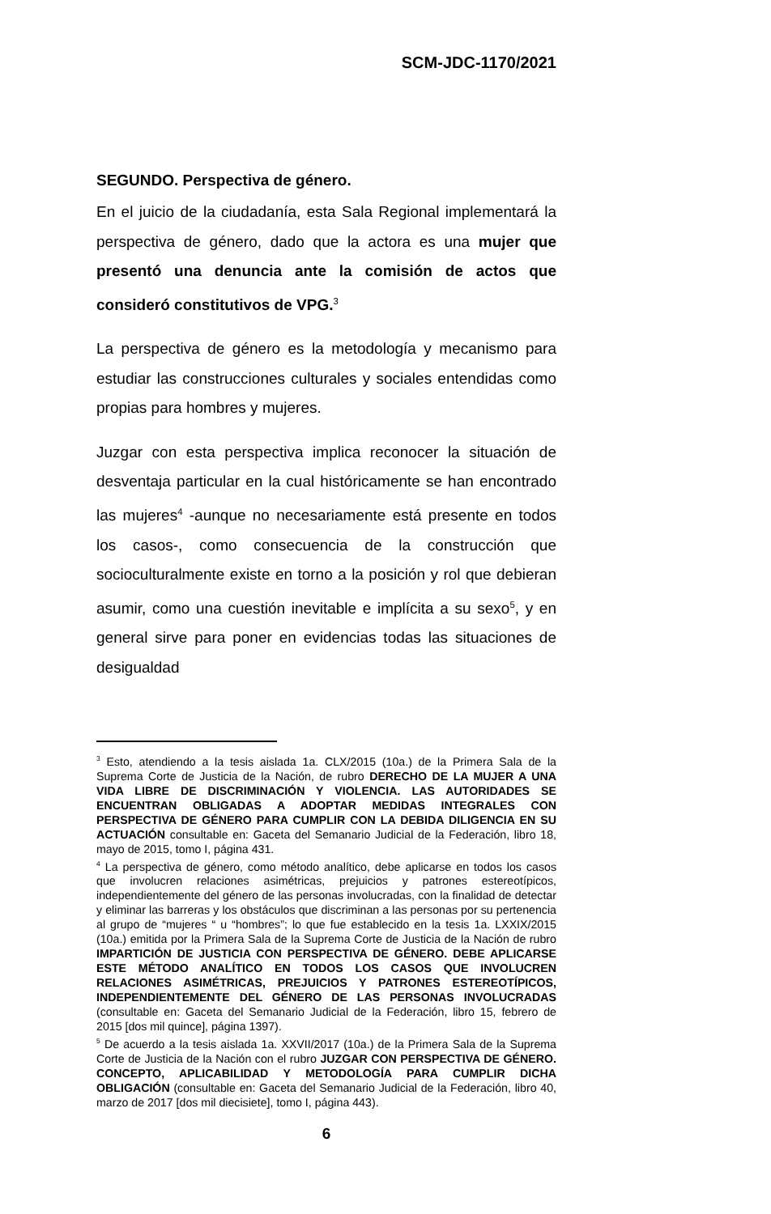SCM-JDC-1170/2021
SEGUNDO. Perspectiva de género.
En el juicio de la ciudadanía, esta Sala Regional implementará la perspectiva de género, dado que la actora es una mujer que presentó una denuncia ante la comisión de actos que consideró constitutivos de VPG.<sup>3</sup>
La perspectiva de género es la metodología y mecanismo para estudiar las construcciones culturales y sociales entendidas como propias para hombres y mujeres.
Juzgar con esta perspectiva implica reconocer la situación de desventaja particular en la cual históricamente se han encontrado las mujeres<sup>4</sup> -aunque no necesariamente está presente en todos los casos-, como consecuencia de la construcción que socioculturalmente existe en torno a la posición y rol que debieran asumir, como una cuestión inevitable e implícita a su sexo<sup>5</sup>, y en general sirve para poner en evidencias todas las situaciones de desigualdad
<sup>3</sup> Esto, atendiendo a la tesis aislada 1a. CLX/2015 (10a.) de la Primera Sala de la Suprema Corte de Justicia de la Nación, de rubro DERECHO DE LA MUJER A UNA VIDA LIBRE DE DISCRIMINACIÓN Y VIOLENCIA. LAS AUTORIDADES SE ENCUENTRAN OBLIGADAS A ADOPTAR MEDIDAS INTEGRALES CON PERSPECTIVA DE GÉNERO PARA CUMPLIR CON LA DEBIDA DILIGENCIA EN SU ACTUACIÓN consultable en: Gaceta del Semanario Judicial de la Federación, libro 18, mayo de 2015, tomo I, página 431.
<sup>4</sup> La perspectiva de género, como método analítico, debe aplicarse en todos los casos que involucren relaciones asimétricas, prejuicios y patrones estereotípicos, independientemente del género de las personas involucradas, con la finalidad de detectar y eliminar las barreras y los obstáculos que discriminan a las personas por su pertenencia al grupo de “mujeres “ u “hombres”; lo que fue establecido en la tesis 1a. LXXIX/2015 (10a.) emitida por la Primera Sala de la Suprema Corte de Justicia de la Nación de rubro IMPARTICIÓN DE JUSTICIA CON PERSPECTIVA DE GÉNERO. DEBE APLICARSE ESTE MÉTODO ANALÍTICO EN TODOS LOS CASOS QUE INVOLUCREN RELACIONES ASIMÉTRICAS, PREJUICIOS Y PATRONES ESTEREOTÍPICOS, INDEPENDIENTEMENTE DEL GÉNERO DE LAS PERSONAS INVOLUCRADAS (consultable en: Gaceta del Semanario Judicial de la Federación, libro 15, febrero de 2015 [dos mil quince], página 1397).
<sup>5</sup> De acuerdo a la tesis aislada 1a. XXVII/2017 (10a.) de la Primera Sala de la Suprema Corte de Justicia de la Nación con el rubro JUZGAR CON PERSPECTIVA DE GÉNERO. CONCEPTO, APLICABILIDAD Y METODOLOGÍA PARA CUMPLIR DICHA OBLIGACIÓN (consultable en: Gaceta del Semanario Judicial de la Federación, libro 40, marzo de 2017 [dos mil diecisiete], tomo I, página 443).
6